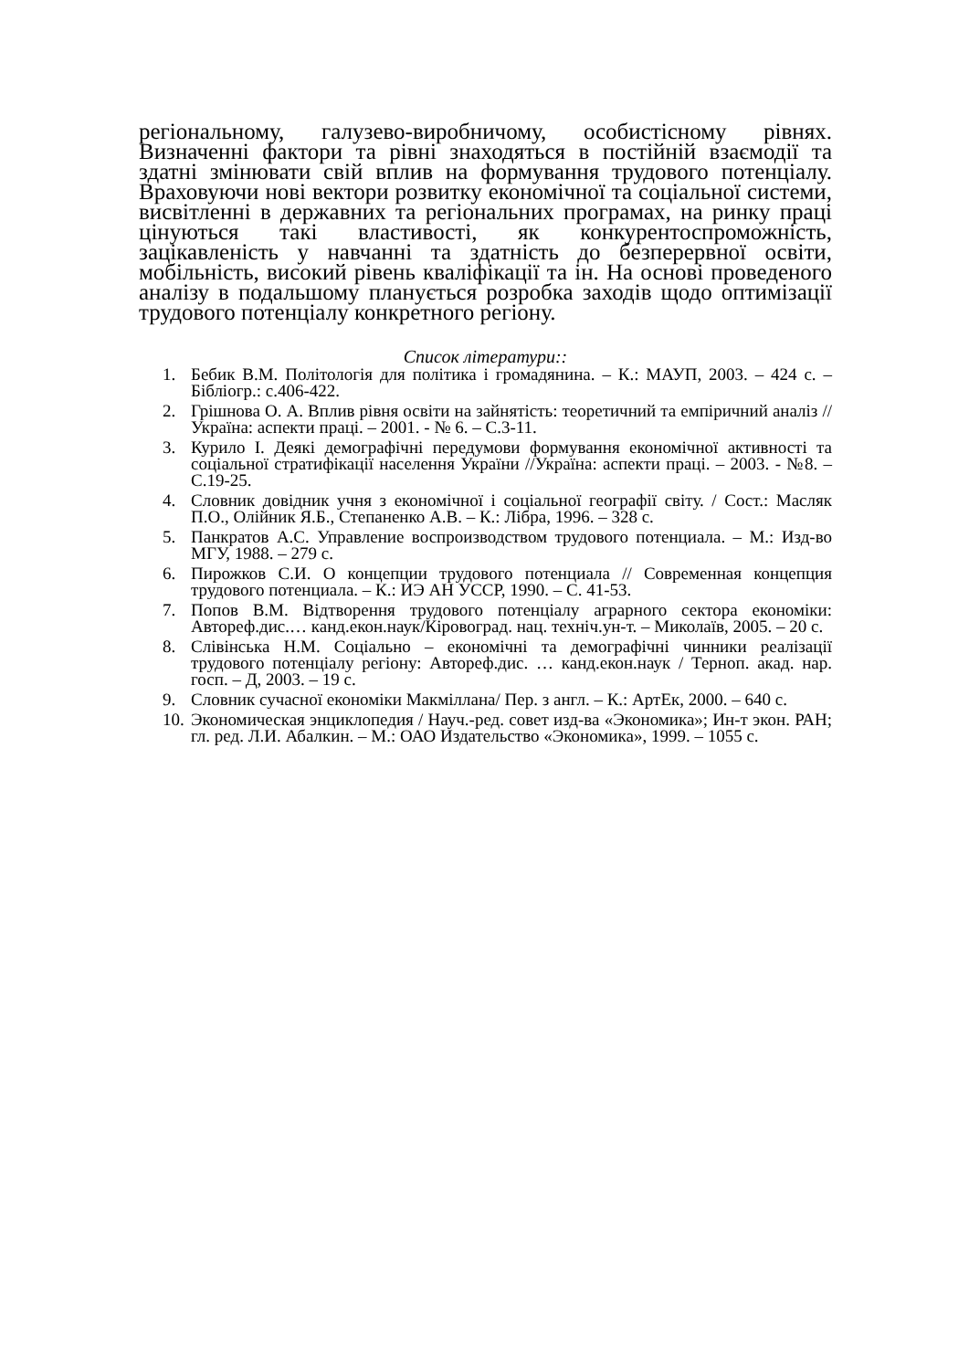регіональному, галузево-виробничому, особистісному рівнях. Визначенні фактори та рівні знаходяться в постійній взаємодії та здатні змінювати свій вплив на формування трудового потенціалу. Враховуючи нові вектори розвитку економічної та соціальної системи, висвітленні в державних та регіональних програмах, на ринку праці цінуються такі властивості, як конкурентоспроможність, зацікавленість у навчанні та здатність до безперервної освіти, мобільність, високий рівень кваліфікації та ін. На основі проведеного аналізу в подальшому планується розробка заходів щодо оптимізації трудового потенціалу конкретного регіону.
Список літератури::
1. Бебик В.М. Політологія для політика і громадянина. – К.: МАУП, 2003. – 424 с. – Бібліогр.: с.406-422.
2. Грішнова О. А. Вплив рівня освіти на зайнятість: теоретичний та емпіричний аналіз // Україна: аспекти праці. – 2001. - № 6. – С.3-11.
3. Курило І. Деякі демографічні передумови формування економічної активності та соціальної стратифікації населення України //Україна: аспекти праці. – 2003. - №8. – С.19-25.
4. Словник довідник учня з економічної і соціальної географії світу. / Сост.: Масляк П.О., Олійник Я.Б., Степаненко А.В. – К.: Лібра, 1996. – 328 с.
5. Панкратов А.С. Управление воспроизводством трудового потенциала. – М.: Изд-во МГУ, 1988. – 279 с.
6. Пирожков С.И. О концепции трудового потенциала // Современная концепция трудового потенциала. – К.: ИЭ АН УССР, 1990. – С. 41-53.
7. Попов В.М. Відтворення трудового потенціалу аграрного сектора економіки: Автореф.дис.… канд.екон.наук/Кіровоград. нац. техніч.ун-т. – Миколаїв, 2005. – 20 с.
8. Слівінська Н.М. Соціально – економічні та демографічні чинники реалізації трудового потенціалу регіону: Автореф.дис. … канд.екон.наук / Терноп. акад. нар. госп. – Д, 2003. – 19 с.
9. Словник сучасної економіки Макміллана/ Пер. з англ. – К.: АртЕк, 2000. – 640 с.
10. Экономическая энциклопедия / Науч.-ред. совет изд-ва «Экономика»; Ин-т экон. РАН; гл. ред. Л.И. Абалкин. – М.: ОАО Издательство «Экономика», 1999. – 1055 с.